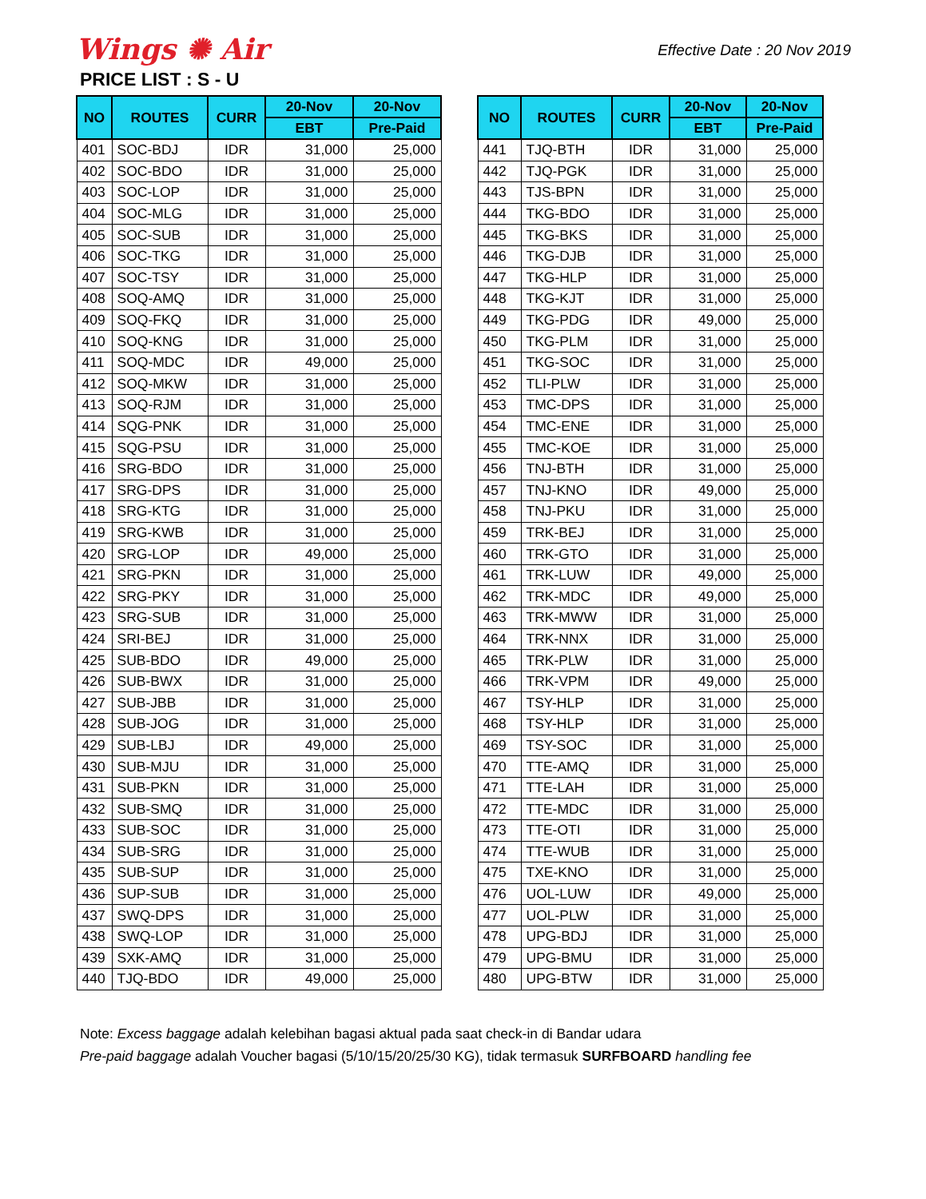Wings ✺ Air
Effective Date : 20 Nov 2019
PRICE LIST : S - U
| NO | ROUTES | CURR | 20-Nov | 20-Nov |
| --- | --- | --- | --- | --- |
| | | | EBT | Pre-Paid |
| 401 | SOC-BDJ | IDR | 31,000 | 25,000 |
| 402 | SOC-BDO | IDR | 31,000 | 25,000 |
| 403 | SOC-LOP | IDR | 31,000 | 25,000 |
| 404 | SOC-MLG | IDR | 31,000 | 25,000 |
| 405 | SOC-SUB | IDR | 31,000 | 25,000 |
| 406 | SOC-TKG | IDR | 31,000 | 25,000 |
| 407 | SOC-TSY | IDR | 31,000 | 25,000 |
| 408 | SOQ-AMQ | IDR | 31,000 | 25,000 |
| 409 | SOQ-FKQ | IDR | 31,000 | 25,000 |
| 410 | SOQ-KNG | IDR | 31,000 | 25,000 |
| 411 | SOQ-MDC | IDR | 49,000 | 25,000 |
| 412 | SOQ-MKW | IDR | 31,000 | 25,000 |
| 413 | SOQ-RJM | IDR | 31,000 | 25,000 |
| 414 | SQG-PNK | IDR | 31,000 | 25,000 |
| 415 | SQG-PSU | IDR | 31,000 | 25,000 |
| 416 | SRG-BDO | IDR | 31,000 | 25,000 |
| 417 | SRG-DPS | IDR | 31,000 | 25,000 |
| 418 | SRG-KTG | IDR | 31,000 | 25,000 |
| 419 | SRG-KWB | IDR | 31,000 | 25,000 |
| 420 | SRG-LOP | IDR | 49,000 | 25,000 |
| 421 | SRG-PKN | IDR | 31,000 | 25,000 |
| 422 | SRG-PKY | IDR | 31,000 | 25,000 |
| 423 | SRG-SUB | IDR | 31,000 | 25,000 |
| 424 | SRI-BEJ | IDR | 31,000 | 25,000 |
| 425 | SUB-BDO | IDR | 49,000 | 25,000 |
| 426 | SUB-BWX | IDR | 31,000 | 25,000 |
| 427 | SUB-JBB | IDR | 31,000 | 25,000 |
| 428 | SUB-JOG | IDR | 31,000 | 25,000 |
| 429 | SUB-LBJ | IDR | 49,000 | 25,000 |
| 430 | SUB-MJU | IDR | 31,000 | 25,000 |
| 431 | SUB-PKN | IDR | 31,000 | 25,000 |
| 432 | SUB-SMQ | IDR | 31,000 | 25,000 |
| 433 | SUB-SOC | IDR | 31,000 | 25,000 |
| 434 | SUB-SRG | IDR | 31,000 | 25,000 |
| 435 | SUB-SUP | IDR | 31,000 | 25,000 |
| 436 | SUP-SUB | IDR | 31,000 | 25,000 |
| 437 | SWQ-DPS | IDR | 31,000 | 25,000 |
| 438 | SWQ-LOP | IDR | 31,000 | 25,000 |
| 439 | SXK-AMQ | IDR | 31,000 | 25,000 |
| 440 | TJQ-BDO | IDR | 49,000 | 25,000 |
| NO | ROUTES | CURR | 20-Nov | 20-Nov |
| --- | --- | --- | --- | --- |
| | | | EBT | Pre-Paid |
| 441 | TJQ-BTH | IDR | 31,000 | 25,000 |
| 442 | TJQ-PGK | IDR | 31,000 | 25,000 |
| 443 | TJS-BPN | IDR | 31,000 | 25,000 |
| 444 | TKG-BDO | IDR | 31,000 | 25,000 |
| 445 | TKG-BKS | IDR | 31,000 | 25,000 |
| 446 | TKG-DJB | IDR | 31,000 | 25,000 |
| 447 | TKG-HLP | IDR | 31,000 | 25,000 |
| 448 | TKG-KJT | IDR | 31,000 | 25,000 |
| 449 | TKG-PDG | IDR | 49,000 | 25,000 |
| 450 | TKG-PLM | IDR | 31,000 | 25,000 |
| 451 | TKG-SOC | IDR | 31,000 | 25,000 |
| 452 | TLI-PLW | IDR | 31,000 | 25,000 |
| 453 | TMC-DPS | IDR | 31,000 | 25,000 |
| 454 | TMC-ENE | IDR | 31,000 | 25,000 |
| 455 | TMC-KOE | IDR | 31,000 | 25,000 |
| 456 | TNJ-BTH | IDR | 31,000 | 25,000 |
| 457 | TNJ-KNO | IDR | 49,000 | 25,000 |
| 458 | TNJ-PKU | IDR | 31,000 | 25,000 |
| 459 | TRK-BEJ | IDR | 31,000 | 25,000 |
| 460 | TRK-GTO | IDR | 31,000 | 25,000 |
| 461 | TRK-LUW | IDR | 49,000 | 25,000 |
| 462 | TRK-MDC | IDR | 49,000 | 25,000 |
| 463 | TRK-MWW | IDR | 31,000 | 25,000 |
| 464 | TRK-NNX | IDR | 31,000 | 25,000 |
| 465 | TRK-PLW | IDR | 31,000 | 25,000 |
| 466 | TRK-VPM | IDR | 49,000 | 25,000 |
| 467 | TSY-HLP | IDR | 31,000 | 25,000 |
| 468 | TSY-HLP | IDR | 31,000 | 25,000 |
| 469 | TSY-SOC | IDR | 31,000 | 25,000 |
| 470 | TTE-AMQ | IDR | 31,000 | 25,000 |
| 471 | TTE-LAH | IDR | 31,000 | 25,000 |
| 472 | TTE-MDC | IDR | 31,000 | 25,000 |
| 473 | TTE-OTI | IDR | 31,000 | 25,000 |
| 474 | TTE-WUB | IDR | 31,000 | 25,000 |
| 475 | TXE-KNO | IDR | 31,000 | 25,000 |
| 476 | UOL-LUW | IDR | 49,000 | 25,000 |
| 477 | UOL-PLW | IDR | 31,000 | 25,000 |
| 478 | UPG-BDJ | IDR | 31,000 | 25,000 |
| 479 | UPG-BMU | IDR | 31,000 | 25,000 |
| 480 | UPG-BTW | IDR | 31,000 | 25,000 |
Note: Excess baggage adalah kelebihan bagasi aktual pada saat check-in di Bandar udara
Pre-paid baggage adalah Voucher bagasi (5/10/15/20/25/30 KG), tidak termasuk SURFBOARD handling fee